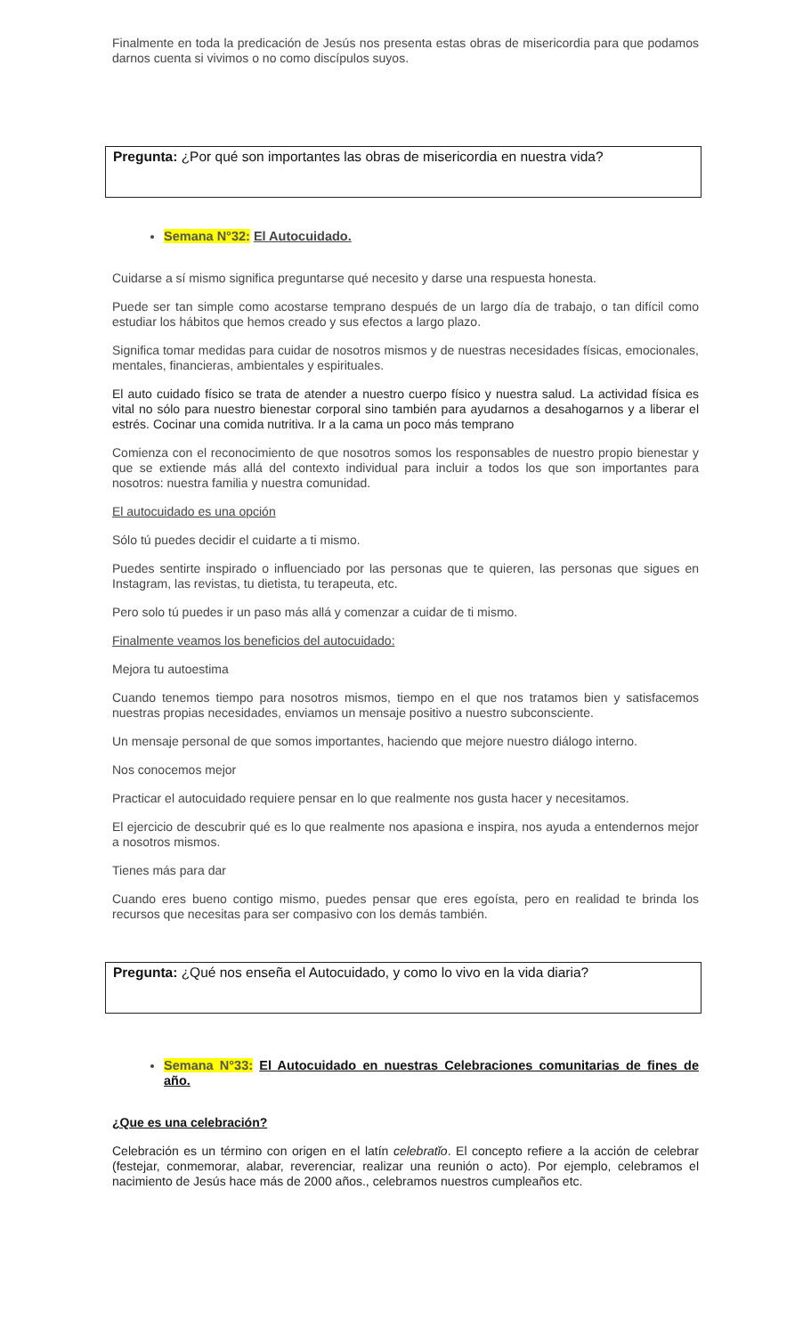Finalmente en toda la predicación de Jesús nos presenta estas obras de misericordia para que podamos darnos cuenta si vivimos o no como discípulos suyos.
Pregunta: ¿Por qué son importantes las obras de misericordia en nuestra vida?
Semana N°32: El Autocuidado.
Cuidarse a sí mismo significa preguntarse qué necesito y darse una respuesta honesta.
Puede ser tan simple como acostarse temprano después de un largo día de trabajo, o tan difícil como estudiar los hábitos que hemos creado y sus efectos a largo plazo.
Significa tomar medidas para cuidar de nosotros mismos y de nuestras necesidades físicas, emocionales, mentales, financieras, ambientales y espirituales.
El auto cuidado físico se trata de atender a nuestro cuerpo físico y nuestra salud. La actividad física es vital no sólo para nuestro bienestar corporal sino también para ayudarnos a desahogarnos y a liberar el estrés. Cocinar una comida nutritiva. Ir a la cama un poco más temprano
Comienza con el reconocimiento de que nosotros somos los responsables de nuestro propio bienestar y que se extiende más allá del contexto individual para incluir a todos los que son importantes para nosotros: nuestra familia y nuestra comunidad.
El autocuidado es una opción
Sólo tú puedes decidir el cuidarte a ti mismo.
Puedes sentirte inspirado o influenciado por las personas que te quieren, las personas que sigues en Instagram, las revistas, tu dietista, tu terapeuta, etc.
Pero solo tú puedes ir un paso más allá y comenzar a cuidar de ti mismo.
Finalmente veamos los beneficios del autocuidado:
Mejora tu autoestima
Cuando tenemos tiempo para nosotros mismos, tiempo en el que nos tratamos bien y satisfacemos nuestras propias necesidades, enviamos un mensaje positivo a nuestro subconsciente.
Un mensaje personal de que somos importantes, haciendo que mejore nuestro diálogo interno.
Nos conocemos mejor
Practicar el autocuidado requiere pensar en lo que realmente nos gusta hacer y necesitamos.
El ejercicio de descubrir qué es lo que realmente nos apasiona e inspira, nos ayuda a entendernos mejor a nosotros mismos.
Tienes más para dar
Cuando eres bueno contigo mismo, puedes pensar que eres egoísta, pero en realidad te brinda los recursos que necesitas para ser compasivo con los demás también.
Pregunta: ¿Qué nos enseña el Autocuidado, y como lo vivo en la vida diaria?
Semana N°33: El Autocuidado en nuestras Celebraciones comunitarias de fines de año.
¿Que es una celebración?
Celebración es un término con origen en el latín celebratĭo. El concepto refiere a la acción de celebrar (festejar, conmemorar, alabar, reverenciar, realizar una reunión o acto). Por ejemplo, celebramos el nacimiento de Jesús hace más de 2000 años., celebramos nuestros cumpleaños etc.